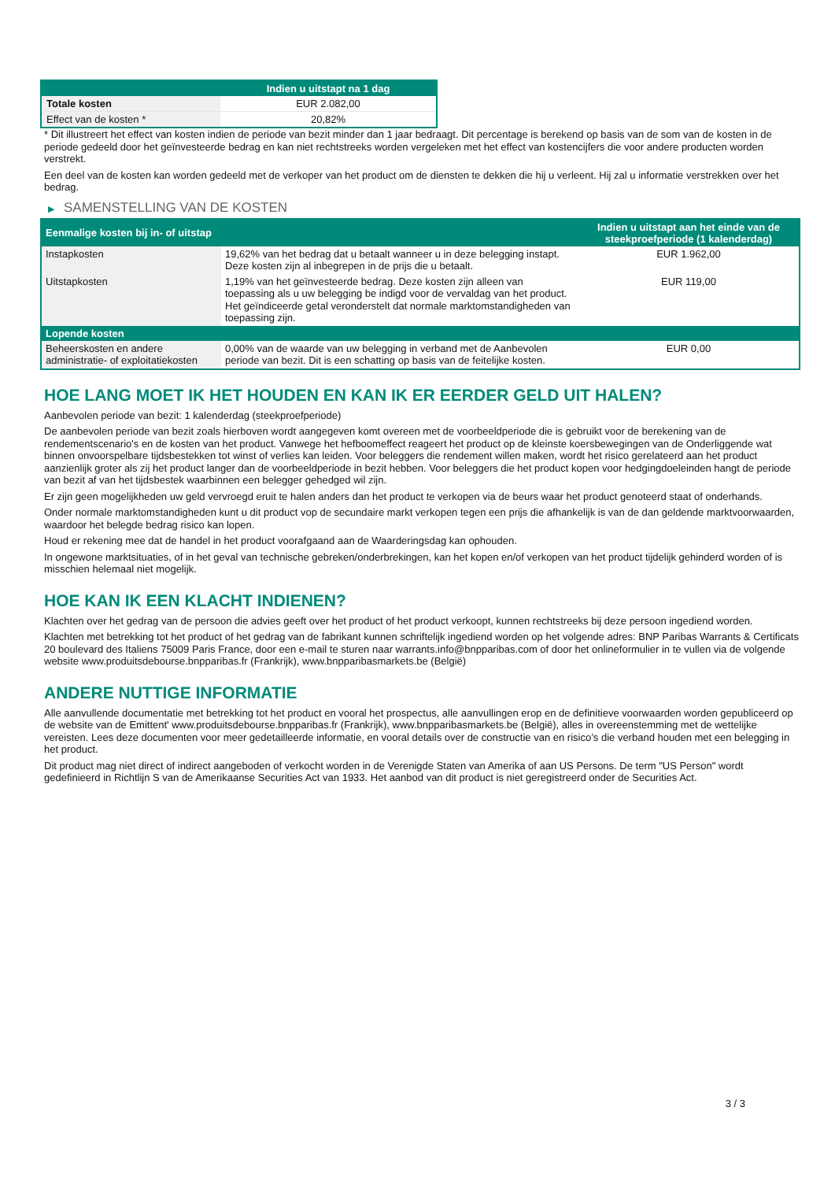| | Indien u uitstapt na 1 dag |
| --- | --- |
| Totale kosten | EUR 2.082,00 |
| Effect van de kosten * | 20,82% |
* Dit illustreert het effect van kosten indien de periode van bezit minder dan 1 jaar bedraagt. Dit percentage is berekend op basis van de som van de kosten in de periode gedeeld door het geïnvesteerde bedrag en kan niet rechtstreeks worden vergeleken met het effect van kostencijfers die voor andere producten worden verstrekt.
Een deel van de kosten kan worden gedeeld met de verkoper van het product om de diensten te dekken die hij u verleent. Hij zal u informatie verstrekken over het bedrag.
▶ SAMENSTELLING VAN DE KOSTEN
| Eenmalige kosten bij in- of uitstap | | Indien u uitstapt aan het einde van de steekproefperiode (1 kalenderdag) |
| --- | --- | --- |
| Instapkosten | 19,62% van het bedrag dat u betaalt wanneer u in deze belegging instapt. Deze kosten zijn al inbegrepen in de prijs die u betaalt. | EUR 1.962,00 |
| Uitstapkosten | 1,19% van het geïnvesteerde bedrag. Deze kosten zijn alleen van toepassing als u uw belegging be indigd voor de vervaldag van het product. Het geïndiceerde getal veronderstelt dat normale marktomstandigheden van toepassing zijn. | EUR 119,00 |
| Lopende kosten | | |
| Beheerskosten en andere administratie- of exploitatiekosten | 0,00% van de waarde van uw belegging in verband met de Aanbevolen periode van bezit. Dit is een schatting op basis van de feitelijke kosten. | EUR 0,00 |
HOE LANG MOET IK HET HOUDEN EN KAN IK ER EERDER GELD UIT HALEN?
Aanbevolen periode van bezit: 1 kalenderdag (steekproefperiode)
De aanbevolen periode van bezit zoals hierboven wordt aangegeven komt overeen met de voorbeeldperiode die is gebruikt voor de berekening van de rendementscenario's en de kosten van het product. Vanwege het hefboomeffect reageert het product op de kleinste koersbewegingen van de Onderliggende wat binnen onvoorspelbare tijdsbestekken tot winst of verlies kan leiden. Voor beleggers die rendement willen maken, wordt het risico gerelateerd aan het product aanzienlijk groter als zij het product langer dan de voorbeeldperiode in bezit hebben. Voor beleggers die het product kopen voor hedgingdoeleinden hangt de periode van bezit af van het tijdsbestek waarbinnen een belegger gehedged wil zijn.
Er zijn geen mogelijkheden uw geld vervroegd eruit te halen anders dan het product te verkopen via de beurs waar het product genoteerd staat of onderhands.
Onder normale marktomstandigheden kunt u dit product vop de secundaire markt verkopen tegen een prijs die afhankelijk is van de dan geldende marktvoorwaarden, waardoor het belegde bedrag risico kan lopen.
Houd er rekening mee dat de handel in het product voorafgaand aan de Waarderingsdag kan ophouden.
In ongewone marktsituaties, of in het geval van technische gebreken/onderbrekingen, kan het kopen en/of verkopen van het product tijdelijk gehinderd worden of is misschien helemaal niet mogelijk.
HOE KAN IK EEN KLACHT INDIENEN?
Klachten over het gedrag van de persoon die advies geeft over het product of het product verkoopt, kunnen rechtstreeks bij deze persoon ingediend worden.
Klachten met betrekking tot het product of het gedrag van de fabrikant kunnen schriftelijk ingediend worden op het volgende adres: BNP Paribas Warrants & Certificats 20 boulevard des Italiens 75009 Paris France, door een e-mail te sturen naar warrants.info@bnpparibas.com of door het onlineformulier in te vullen via de volgende website www.produitsdebourse.bnpparibas.fr (Frankrijk), www.bnpparibasmarkets.be (België)
ANDERE NUTTIGE INFORMATIE
Alle aanvullende documentatie met betrekking tot het product en vooral het prospectus, alle aanvullingen erop en de definitieve voorwaarden worden gepubliceerd op de website van de Emittent' www.produitsdebourse.bnpparibas.fr (Frankrijk), www.bnpparibasmarkets.be (België), alles in overeenstemming met de wettelijke vereisten. Lees deze documenten voor meer gedetailleerde informatie, en vooral details over de constructie van en risico’s die verband houden met een belegging in het product.
Dit product mag niet direct of indirect aangeboden of verkocht worden in de Verenigde Staten van Amerika of aan US Persons. De term "US Person" wordt gedefinieerd in Richtlijn S van de Amerikaanse Securities Act van 1933. Het aanbod van dit product is niet geregistreerd onder de Securities Act.
3 / 3